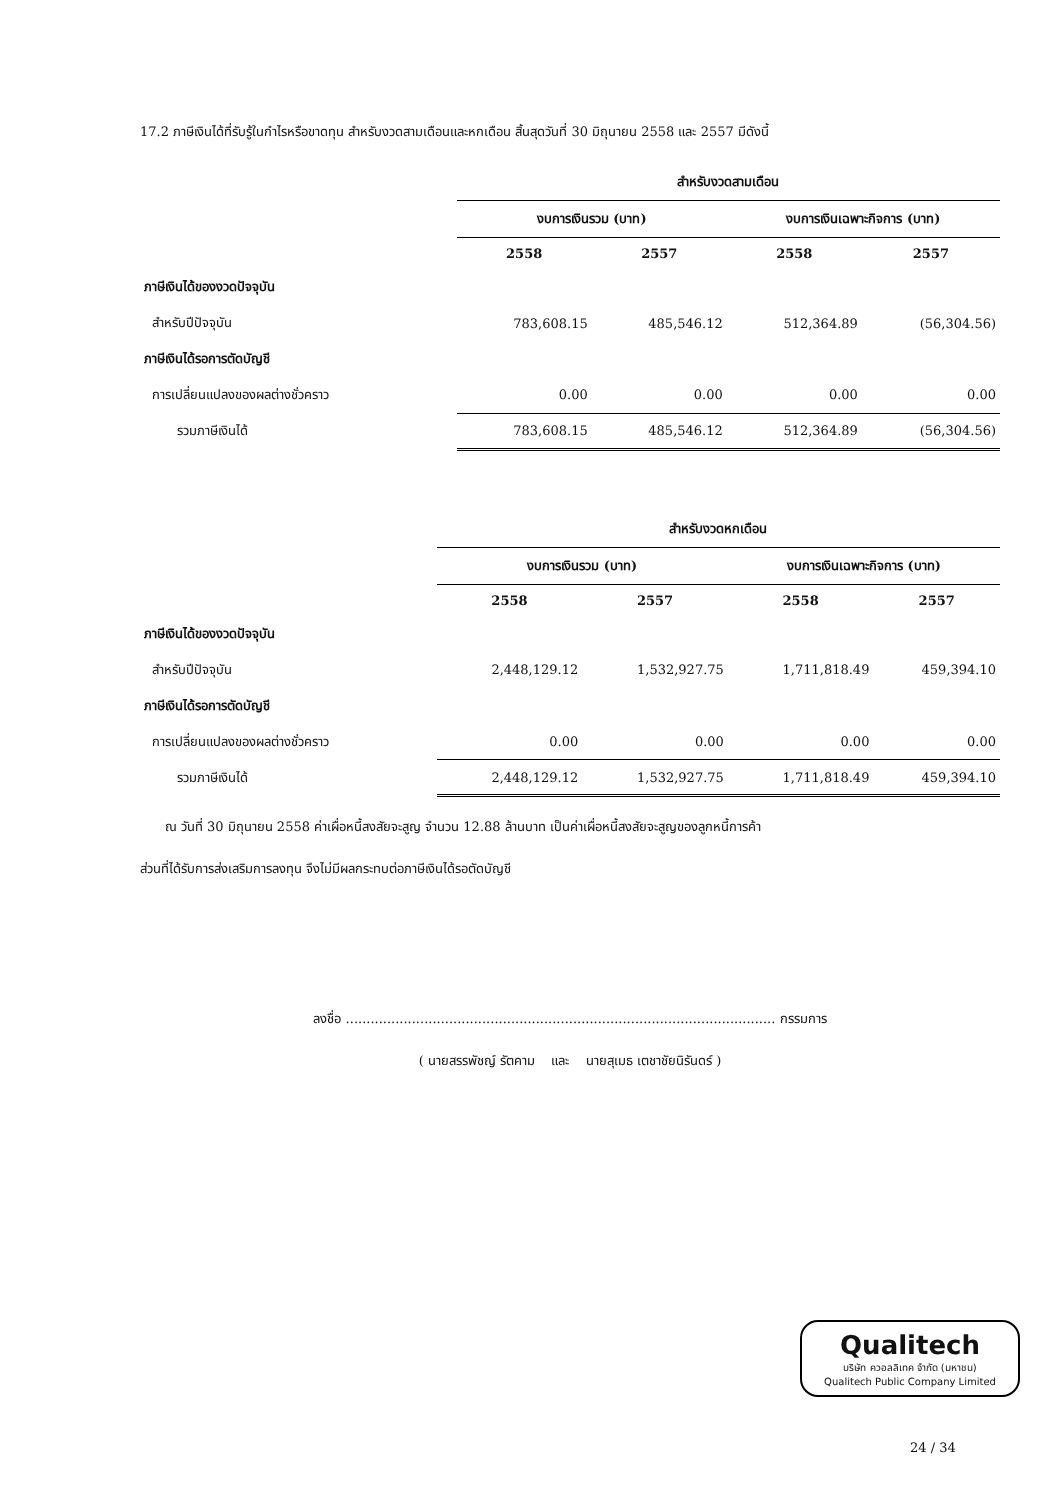17.2 ภาษีเงินได้ที่รับรู้ในกำไรหรือขาดทุน สำหรับงวดสามเดือนและหกเดือน สิ้นสุดวันที่ 30 มิถุนายน 2558 และ 2557 มีดังนี้
| | สำหรับงวดสามเดือน | | | |
| --- | --- | --- | --- | --- |
| | งบการเงินรวม (บาท) | | งบการเงินเฉพาะกิจการ (บาท) | |
| | 2558 | 2557 | 2558 | 2557 |
| ภาษีเงินได้ของงวดปัจจุบัน | | | | |
| สำหรับปีปัจจุบัน | 783,608.15 | 485,546.12 | 512,364.89 | (56,304.56) |
| ภาษีเงินได้รอการตัดบัญชี | | | | |
| การเปลี่ยนแปลงของผลต่างชั่วคราว | 0.00 | 0.00 | 0.00 | 0.00 |
| รวมภาษีเงินได้ | 783,608.15 | 485,546.12 | 512,364.89 | (56,304.56) |
| | สำหรับงวดหกเดือน | | | |
| --- | --- | --- | --- | --- |
| | งบการเงินรวม (บาท) | | งบการเงินเฉพาะกิจการ (บาท) | |
| | 2558 | 2557 | 2558 | 2557 |
| ภาษีเงินได้ของงวดปัจจุบัน | | | | |
| สำหรับปีปัจจุบัน | 2,448,129.12 | 1,532,927.75 | 1,711,818.49 | 459,394.10 |
| ภาษีเงินได้รอการตัดบัญชี | | | | |
| การเปลี่ยนแปลงของผลต่างชั่วคราว | 0.00 | 0.00 | 0.00 | 0.00 |
| รวมภาษีเงินได้ | 2,448,129.12 | 1,532,927.75 | 1,711,818.49 | 459,394.10 |
ณ วันที่ 30 มิถุนายน 2558 ค่าเผื่อหนี้สงสัยจะสูญ จำนวน 12.88 ล้านบาท เป็นค่าเผื่อหนี้สงสัยจะสูญของลูกหนี้การค้า
ส่วนที่ได้รับการส่งเสริมการลงทุน จึงไม่มีผลกระทบต่อภาษีเงินได้รอตัดบัญชี
ลงชื่อ ........................................................................................................ กรรมการ
( นายสรรพัชญ์ รัตคาม และ นายสุเมธ เตชาชัยนิรันดร์ )
Qualitech
บริษัท ควอลลิเทค จำกัด (มหาชน)
Qualitech Public Company Limited
24 / 34